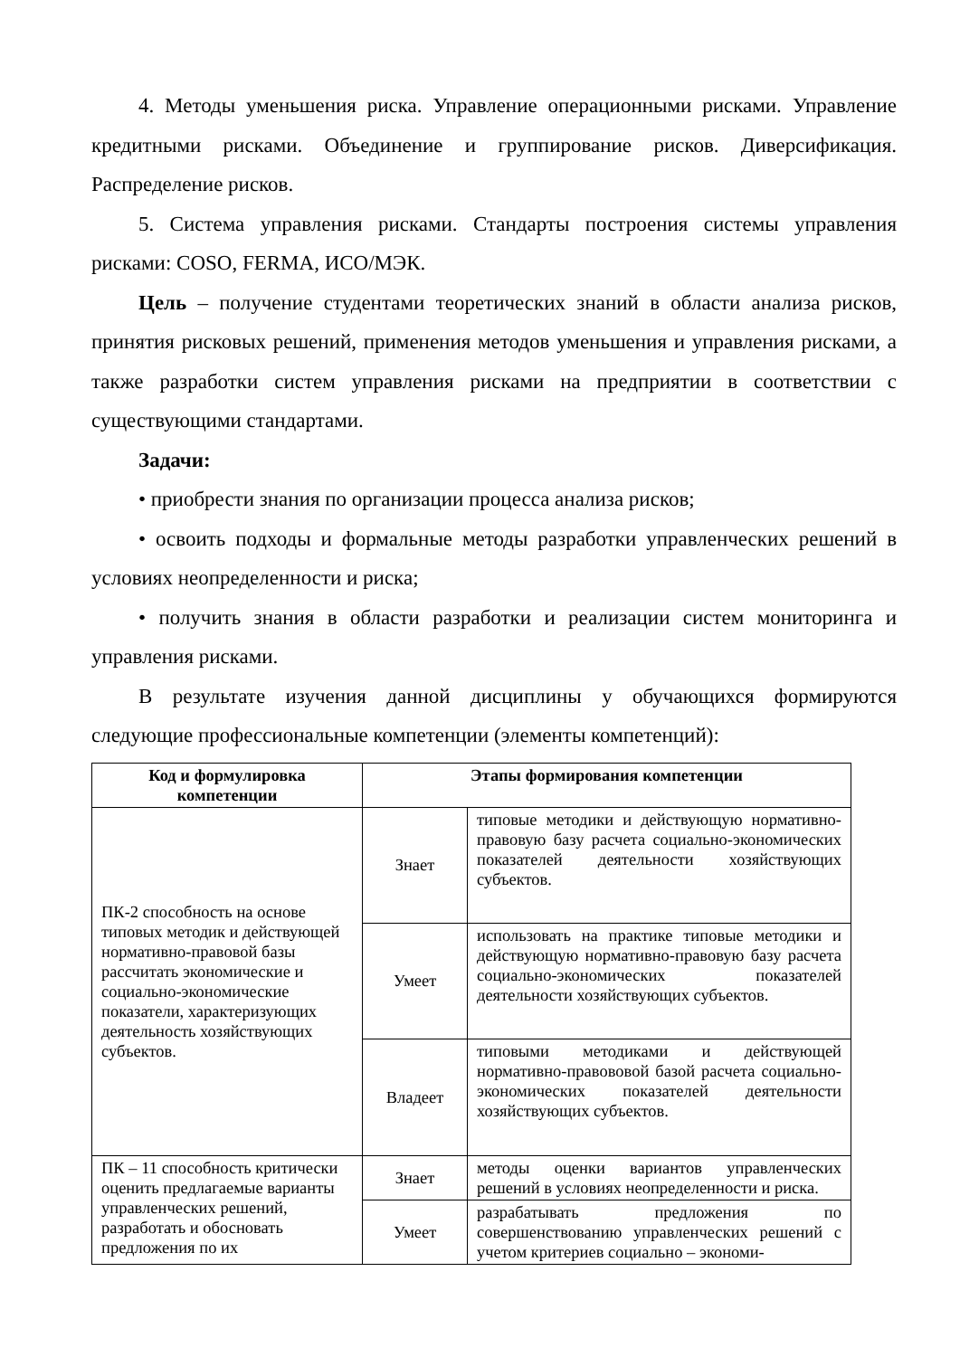4. Методы уменьшения риска. Управление операционными рисками. Управление кредитными рисками. Объединение и группирование рисков. Диверсификация. Распределение рисков.
5. Система управления рисками. Стандарты построения системы управления рисками: COSO, FERMA, ИСО/МЭК.
Цель – получение студентами теоретических знаний в области анализа рисков, принятия рисковых решений, применения методов уменьшения и управления рисками, а также разработки систем управления рисками на предприятии в соответствии с существующими стандартами.
Задачи:
• приобрести знания по организации процесса анализа рисков;
• освоить подходы и формальные методы разработки управленческих решений в условиях неопределенности и риска;
• получить знания в области разработки и реализации систем мониторинга и управления рисками.
В результате изучения данной дисциплины у обучающихся формируются следующие профессиональные компетенции (элементы компетенций):
| Код и формулировка компетенции | Этапы формирования компетенции | |
| --- | --- | --- |
| ПК-2 способность на основе типовых методик и действующей нормативно-правовой базы рассчитать экономические и социально-экономические показатели, характеризующих деятельность хозяйствующих субъектов. | Знает | типовые методики и действующую нормативно-правовую базу расчета социально-экономических показателей деятельности хозяйствующих субъектов. |
| | Умеет | использовать на практике типовые методики и действующую нормативно-правовую базу расчета социально-экономических показателей деятельности хозяйствующих субъектов. |
| | Владеет | типовыми методиками и действующей нормативно-правововой базой расчета социально-экономических показателей деятельности хозяйствующих субъектов. |
| ПК – 11 способность критически оценить предлагаемые варианты управленческих решений, разработать и обосновать предложения по их | Знает | методы оценки вариантов управленческих решений в условиях неопределенности и риска. |
| | Умеет | разрабатывать предложения по совершенствованию управленческих решений с учетом критериев социально – экономи- |